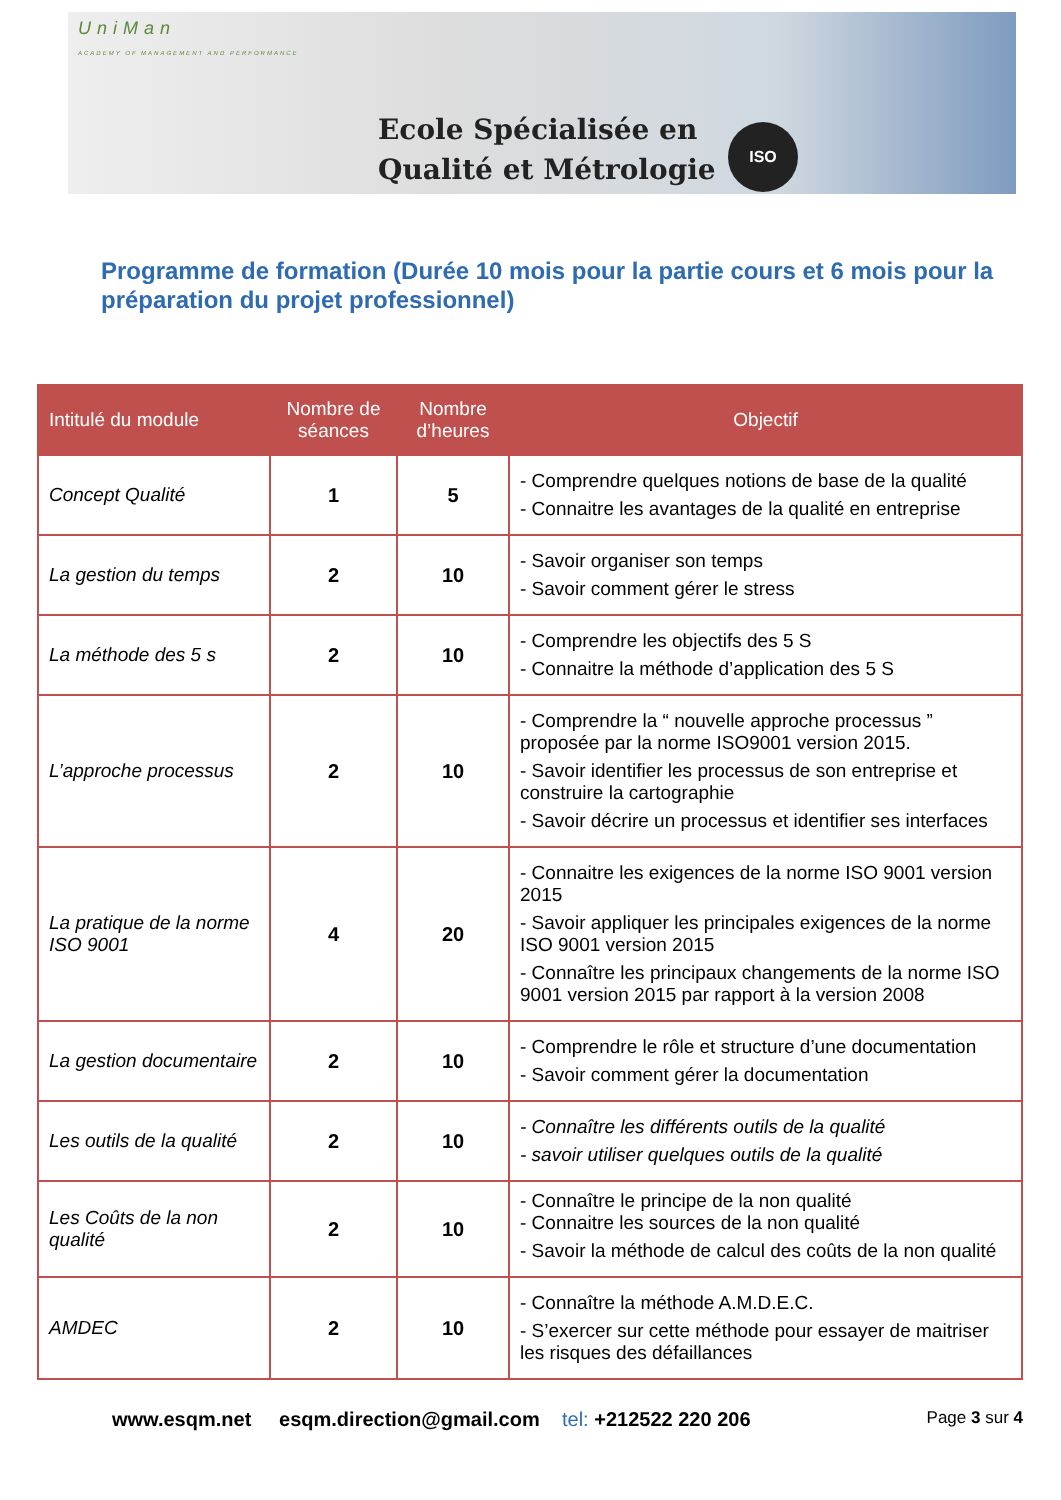UniMan
ACADEMY OF MANAGEMENT AND PERFORMANCE
ISO
Ecole Spécialisée en
Qualité et Métrologie
Programme de formation (Durée 10 mois pour la partie cours et 6 mois pour la préparation du projet professionnel)
| Intitulé du module | Nombre de séances | Nombre d’heures | Objectif |
| --- | --- | --- | --- |
| Concept Qualité | 1 | 5 | - Comprendre quelques notions de base de la qualité - Connaitre les avantages de la qualité en entreprise |
| La gestion du temps | 2 | 10 | - Savoir organiser son temps - Savoir comment gérer le stress |
| La méthode des 5 s | 2 | 10 | - Comprendre les objectifs des 5 S - Connaitre la méthode d’application des 5 S |
| L’approche processus | 2 | 10 | - Comprendre la “ nouvelle approche processus ” proposée par la norme ISO9001 version 2015. - Savoir identifier les processus de son entreprise et construire la cartographie - Savoir décrire un processus et identifier ses interfaces |
| La pratique de la norme ISO 9001 | 4 | 20 | - Connaitre les exigences de la norme ISO 9001 version 2015 - Savoir appliquer les principales exigences de la norme ISO 9001 version 2015 - Connaître les principaux changements de la norme ISO 9001 version 2015 par rapport à la version 2008 |
| La gestion documentaire | 2 | 10 | - Comprendre le rôle et structure d’une documentation - Savoir comment gérer la documentation |
| Les outils de la qualité | 2 | 10 | - Connaître les différents outils de la qualité - savoir utiliser quelques outils de la qualité |
| Les Coûts de la non qualité | 2 | 10 | - Connaître le principe de la non qualité - Connaitre les sources de la non qualité - Savoir la méthode de calcul des coûts de la non qualité |
| AMDEC | 2 | 10 | - Connaître la méthode A.M.D.E.C. - S’exercer sur cette méthode pour essayer de maitriser les risques des défaillances |
www.esqm.net esqm.direction@gmail.com tel: +212522 220 206 Page 3 sur 4